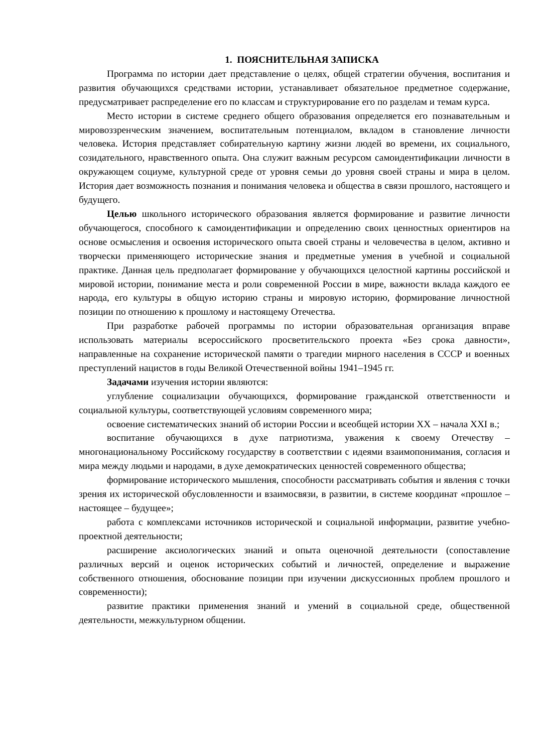1. ПОЯСНИТЕЛЬНАЯ ЗАПИСКА
Программа по истории дает представление о целях, общей стратегии обучения, воспитания и развития обучающихся средствами истории, устанавливает обязательное предметное содержание, предусматривает распределение его по классам и структурирование его по разделам и темам курса.
Место истории в системе среднего общего образования определяется его познавательным и мировоззренческим значением, воспитательным потенциалом, вкладом в становление личности человека. История представляет собирательную картину жизни людей во времени, их социального, созидательного, нравственного опыта. Она служит важным ресурсом самоидентификации личности в окружающем социуме, культурной среде от уровня семьи до уровня своей страны и мира в целом. История дает возможность познания и понимания человека и общества в связи прошлого, настоящего и будущего.
Целью школьного исторического образования является формирование и развитие личности обучающегося, способного к самоидентификации и определению своих ценностных ориентиров на основе осмысления и освоения исторического опыта своей страны и человечества в целом, активно и творчески применяющего исторические знания и предметные умения в учебной и социальной практике. Данная цель предполагает формирование у обучающихся целостной картины российской и мировой истории, понимание места и роли современной России в мире, важности вклада каждого ее народа, его культуры в общую историю страны и мировую историю, формирование личностной позиции по отношению к прошлому и настоящему Отечества.
При разработке рабочей программы по истории образовательная организация вправе использовать материалы всероссийского просветительского проекта «Без срока давности», направленные на сохранение исторической памяти о трагедии мирного населения в СССР и военных преступлений нацистов в годы Великой Отечественной войны 1941–1945 гг.
Задачами изучения истории являются:
углубление социализации обучающихся, формирование гражданской ответственности и социальной культуры, соответствующей условиям современного мира;
освоение систематических знаний об истории России и всеобщей истории XX – начала XXI в.;
воспитание обучающихся в духе патриотизма, уважения к своему Отечеству – многонациональному Российскому государству в соответствии с идеями взаимопонимания, согласия и мира между людьми и народами, в духе демократических ценностей современного общества;
формирование исторического мышления, способности рассматривать события и явления с точки зрения их исторической обусловленности и взаимосвязи, в развитии, в системе координат «прошлое – настоящее – будущее»;
работа с комплексами источников исторической и социальной информации, развитие учебно-проектной деятельности;
расширение аксиологических знаний и опыта оценочной деятельности (сопоставление различных версий и оценок исторических событий и личностей, определение и выражение собственного отношения, обоснование позиции при изучении дискуссионных проблем прошлого и современности);
развитие практики применения знаний и умений в социальной среде, общественной деятельности, межкультурном общении.